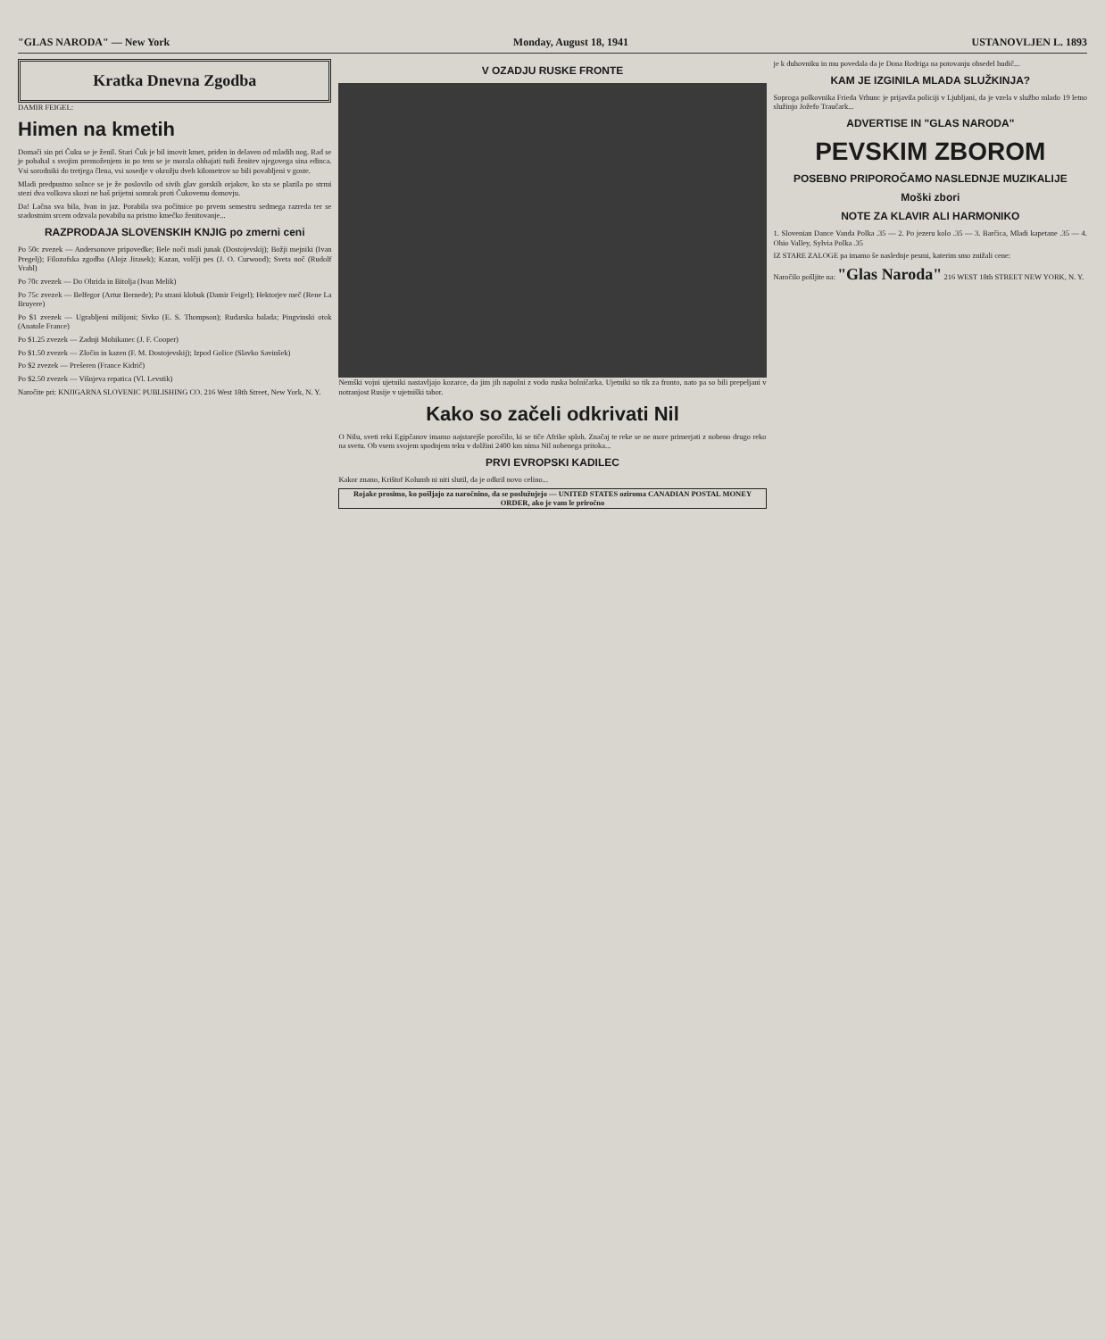"GLAS NARODA" — New York Monday, August 18, 1941 USTANOVLJEN L. 1893
Kratka Dnevna Zgodba
DAMIR FEIGEL:
Himen na kmetih
Domači sin pri Čuku se je ženil. Stari Čuk je bil imovit kmet, priden in delaven od mladih nog. Rad se je pobahal s svojim premoženjem in po tem se je morala ohhajati tudi ženitev njegovega sina edinca. Vsi sorodniki do tretjega člena, vsi sosedje v okrožju dveh kilometrov so bili povabljeni v goste.
Mladi predpustno solnce se je že poslovilo od sivih glav gorskih orjakov, ko sta se plazila po strmi stezi dva volkova skozi ne baš prijetni somrak proti Čukovemu domovju.
Da! Lačna sva bila, Ivan in jaz. Porabila sva počitnice po prvem semestru sedmega razreda ter se sradostnim srcem odzvala povabilu na pristno kmečko ženitovanje...
RAZPRODAJA SLOVENSKIH KNJIG po zmerni ceni
Po 50c zvezek — Andersonove pripovedke; Bele noči mali junak (Dostojevskij); Božji mejniki (Ivan Pregelj); Filozofska zgodba (Alojz Jirasek); Kazan, volčji pes (J. O. Curwood); Sveta noč (Rudolf Vrabl)
Po 70c zvezek — Do Ohrida in Bitolja (Ivan Melik)
Po 75c zvezek — Belfegor (Artur Bernede); Pa strani klobuk (Damir Feigel); Hektorjev meč (Rene La Bruyere)
Po $1 zvezek — Ugrabljeni milijoni; Sivko (E. S. Thompson); Rudarska balada; Pingvinski otok (Anatole France)
Po $1.25 zvezek — Zadnji Mohikanec (J. F. Cooper)
Po $1.50 zvezek — Zločin in kazen (F. M. Dostojevskij); Izpod Golice (Slavko Savinšek)
Po $2 zvezek — Prešeren (France Kidrič)
Po $2.50 zvezek — Višnjeva repatica (Vl. Levstik)
Naročite pri: KNJIGARNA SLOVENIC PUBLISHING CO. 216 West 18th Street, New York, N. Y.
V OZADJU RUSKE FRONTE
Nemški vojni ujetniki nastavljajo kozarce, da jim jih napolni z vodo ruska bolničarka. Ujetniki so tik za fronto, nato pa so bili prepeljani v notranjost Rusije v ujetniški tabor.
Kako so začeli odkrivati Nil
O Nilu, sveti reki Egipčanov imamo najstarejše poročilo, ki se tiče Afrike sploh. Značaj te reke se ne more primerjati z nobeno drugo reko na svetu. Ob vsem svojem spodnjem teku v dolžini 2400 km nima Nil nobenega pritoka...
PRVI EVROPSKI KADILEC
Kakor znano, Krištof Kolumb ni niti slutil, da je odkril novo celino...
Rojake prosimo, ko pošljajo za naročnino, da se poslužujejo — UNITED STATES oziroma CANADIAN POSTAL MONEY ORDER, ako je vam le priročno
je k duhovniku in mu povedala da je Dona Rodriga na potovanju obsedel hudič...
KAM JE IZGINILA MLADA SLUŽKINJA?
Soproga polkovnika Frieda Vrhunc je prijavila policiji v Ljubljani, da je vzela v službo mlado 19 letno služinjo Jožefo Traučark...
ADVERTISE IN "GLAS NARODA"
PEVSKIM ZBOROM
POSEBNO PRIPOROČAMO NASLEDNJE MUZIKALIJE
Moški zbori
NOTE ZA KLAVIR ALI HARMONIKO
1. Slovenian Dance Vanda Polka .35 — 2. Po jezeru kolo .35 — 3. Barčica, Mladi kapetane .35 — 4. Ohio Valley, Sylvia Polka .35
IZ STARE ZALOGE pa imamo še naslednje pesmi, katerim smo znižali cene:
Naročilo pošljite na: "Glas Naroda" 216 WEST 18th STREET NEW YORK, N. Y.